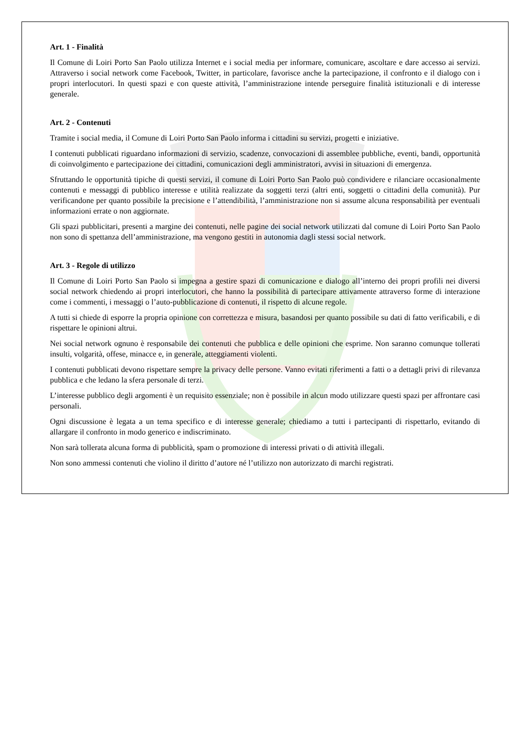Art. 1 - Finalità
Il Comune di Loiri Porto San Paolo utilizza Internet e i social media per informare, comunicare, ascoltare e dare accesso ai servizi. Attraverso i social network come Facebook, Twitter, in particolare, favorisce anche la partecipazione, il confronto e il dialogo con i propri interlocutori. In questi spazi e con queste attività, l’amministrazione intende perseguire finalità istituzionali e di interesse generale.
Art. 2 - Contenuti
Tramite i social media, il Comune di Loiri Porto San Paolo informa i cittadini su servizi, progetti e iniziative.
I contenuti pubblicati riguardano informazioni di servizio, scadenze, convocazioni di assemblee pubbliche, eventi, bandi, opportunità di coinvolgimento e partecipazione dei cittadini, comunicazioni degli amministratori, avvisi in situazioni di emergenza.
Sfruttando le opportunità tipiche di questi servizi, il comune di Loiri Porto San Paolo può condividere e rilanciare occasionalmente contenuti e messaggi di pubblico interesse e utilità realizzate da soggetti terzi (altri enti, soggetti o cittadini della comunità). Pur verificandone per quanto possibile la precisione e l’attendibilità, l’amministrazione non si assume alcuna responsabilità per eventuali informazioni errate o non aggiornate.
Gli spazi pubblicitari, presenti a margine dei contenuti, nelle pagine dei social network utilizzati dal comune di Loiri Porto San Paolo non sono di spettanza dell’amministrazione, ma vengono gestiti in autonomia dagli stessi social network.
Art. 3 - Regole di utilizzo
Il Comune di Loiri Porto San Paolo si impegna a gestire spazi di comunicazione e dialogo all’interno dei propri profili nei diversi social network chiedendo ai propri interlocutori, che hanno la possibilità di partecipare attivamente attraverso forme di interazione come i commenti, i messaggi o l’auto-pubblicazione di contenuti, il rispetto di alcune regole.
A tutti si chiede di esporre la propria opinione con correttezza e misura, basandosi per quanto possibile su dati di fatto verificabili, e di rispettare le opinioni altrui.
Nei social network ognuno è responsabile dei contenuti che pubblica e delle opinioni che esprime. Non saranno comunque tollerati insulti, volgarità, offese, minacce e, in generale, atteggiamenti violenti.
I contenuti pubblicati devono rispettare sempre la privacy delle persone. Vanno evitati riferimenti a fatti o a dettagli privi di rilevanza pubblica e che ledano la sfera personale di terzi.
L’interesse pubblico degli argomenti è un requisito essenziale; non è possibile in alcun modo utilizzare questi spazi per affrontare casi personali.
Ogni discussione è legata a un tema specifico e di interesse generale; chiediamo a tutti i partecipanti di rispettarlo, evitando di allargare il confronto in modo generico e indiscriminato.
Non sarà tollerata alcuna forma di pubblicità, spam o promozione di interessi privati o di attività illegali.
Non sono ammessi contenuti che violino il diritto d’autore né l’utilizzo non autorizzato di marchi registrati.